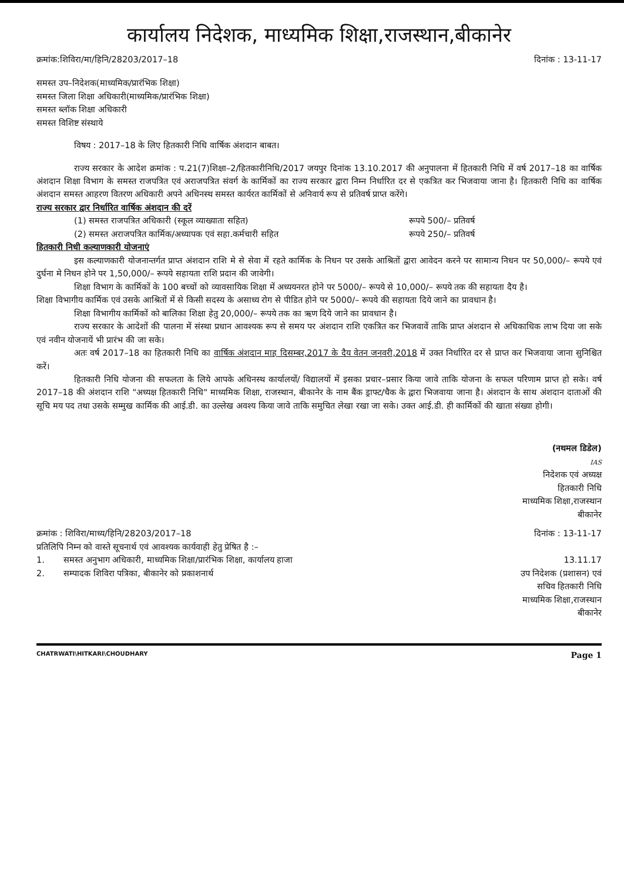कार्यालय निदेशक, माध्यमिक शिक्षा,राजस्थान,बीकानेर
क्रमांक:शिविरा/मा/हिनि/28203/2017–18 दिनांक : 13-11-17
समस्त उप–निदेशक(माध्यमिक/प्रारंभिक शिक्षा)
समस्त जिला शिक्षा अधिकारी(माध्यमिक/प्रारंभिक शिक्षा)
समस्त ब्लॉक शिक्षा अधिकारी
समस्त विशिष्ट संस्थाये
विषय : 2017–18 के लिए हितकारी निधि वार्षिक अंशदान बाबत।
राज्य सरकार के आदेश क्रमांक : प.21(7)शिक्षा–2/हितकारीनिधि/2017 जयपुर दिनांक 13.10.2017 की अनुपालना में हितकारी निधि में वर्ष 2017–18 का वार्षिक अंशदान शिक्षा विभाग के समस्त राजपत्रित एवं अराजपत्रित संवर्ग के कार्मिकों का राज्य सरकार द्वारा निम्न निर्धारित दर से एकत्रित कर भिजवाया जाना है। हितकारी निधि का वार्षिक अंशदान समस्त आहरण वितरण अधिकारी अपने अधिनस्थ समस्त कार्यरत कार्मिकों से अनिवार्य रूप से प्रतिवर्ष प्राप्त करेंगे।
राज्य सरकार द्वार निर्धारित वार्षिक अंशदान की दरें
(1) समस्त राजपत्रित अधिकारी (स्कूल व्याख्याता सहित) रूपये 500/– प्रतिवर्ष
(2) समस्त अराजपत्रित कार्मिक/अध्यापक एवं सहा.कर्मचारी सहित रूपये 250/– प्रतिवर्ष
हितकारी निधी कल्याणकारी योजनाएं
इस कल्याणकारी योजनान्तर्गत प्राप्त अंशदान राशि मे से सेवा में रहते कार्मिक के निधन पर उसके आश्रितों द्वारा आवेदन करने पर सामान्य निधन पर 50,000/– रूपये एवं दुर्घना मे निधन होने पर 1,50,000/– रूपये सहायता राशि प्रदान की जावेगी।
शिक्षा विभाग के कार्मिकों के 100 बच्चों को व्यावसायिक शिक्षा में अध्ययनरत होने पर 5000/– रूपये से 10,000/– रूपये तक की सहायता दैय है।
शिक्षा विभागीय कार्मिक एवं उसके आश्रितों में से किसी सदस्य के असाध्य रोग से पीडित होने पर 5000/– रूपये की सहायता दिये जाने का प्रावधान है।
शिक्षा विभागीय कार्मिकों को बालिका शिक्षा हेतु 20,000/– रूपये तक का ऋण दिये जाने का प्रावधान है।
राज्य सरकार के आदेशों की पालना में संस्था प्रधान आवश्यक रूप से समय पर अंशदान राशि एकत्रित कर भिजवावें ताकि प्राप्त अंशदान से अधिकाधिक लाभ दिया जा सके एवं नवीन योजनायें भी प्रारंभ की जा सके।
अतः वर्ष 2017–18 का हितकारी निधि का वार्षिक अंशदान माह दिसम्बर,2017 के दैय वेतन जनवरी,2018 में उक्त निर्धारित दर से प्राप्त कर भिजवाया जाना सुनिश्चित करें।
हितकारी निधि योजना की सफलता के लिये आपके अधिनस्थ कार्यालयों/ विद्यालयों में इसका प्रचार–प्रसार किया जावे ताकि योजना के सफल परिणाम प्राप्त हो सके। वर्ष 2017–18 की अंशदान राशि "अध्यक्ष हितकारी निधि" माध्यमिक शिक्षा, राजस्थान, बीकानेर के नाम बैंक ड्राफ्ट/चैक के द्वारा भिजवाया जाना है। अंशदान के साथ अंशदान दाताओं की सूचि मय पद तथा उसके सम्मुख कार्मिक की आई.डी. का उल्लेख अवश्य किया जावे ताकि समुचित लेखा रखा जा सके। उक्त आई.डी. ही कार्मिकों की खाता संख्या होगी।
(नथमल डिडेल)
IAS
निदेशक एवं अध्यक्ष
हितकारी निधि
माध्यमिक शिक्षा,राजस्थान
बीकानेर
क्रमांक : शिविरा/माध्य/हिनि/28203/2017–18
प्रतिलिपि निम्न को वास्ते सूचनार्थ एवं आवश्यक कार्यवाही हेतु प्रेषित है :–
1. समस्त अनुभाग अधिकारी, माध्यमिक शिक्षा/प्रारंभिक शिक्षा, कार्यालय हाजा
2. सम्पादक शिविरा पत्रिका, बीकानेर को प्रकाशनार्थ
दिनांक : 13-11-17
13.11.17
उप निदेशक (प्रशासन) एवं
सचिव हितकारी निधि
माध्यमिक शिक्षा,राजस्थान
बीकानेर
CHATRWATI\HITKARI\CHOUDHARY Page 1